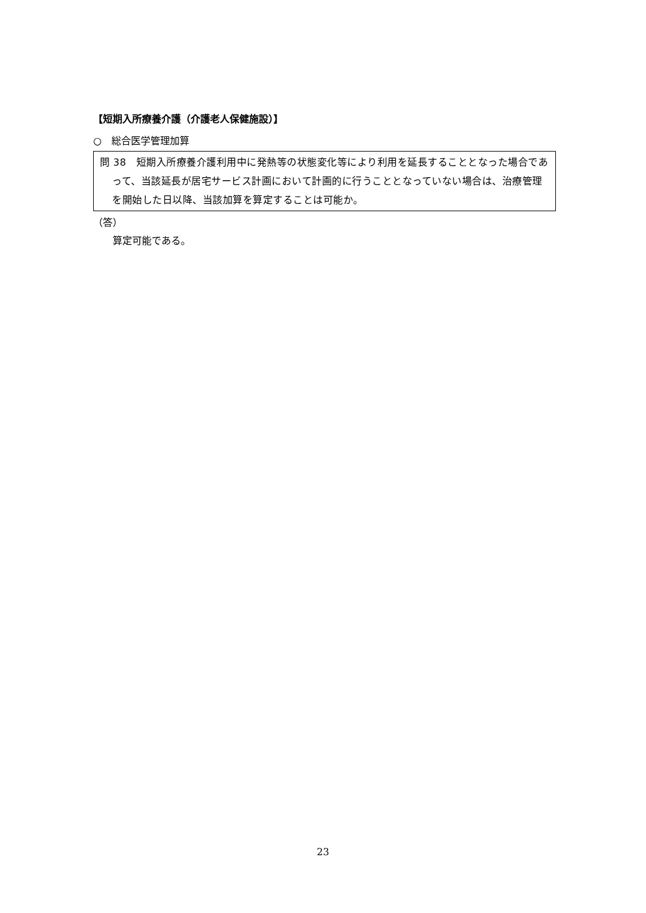【短期入所療養介護（介護老人保健施設）】
○　総合医学管理加算
問 38　短期入所療養介護利用中に発熱等の状態変化等により利用を延長することとなった場合であって、当該延長が居宅サービス計画において計画的に行うこととなっていない場合は、治療管理を開始した日以降、当該加算を算定することは可能か。
（答）
　　算定可能である。
23